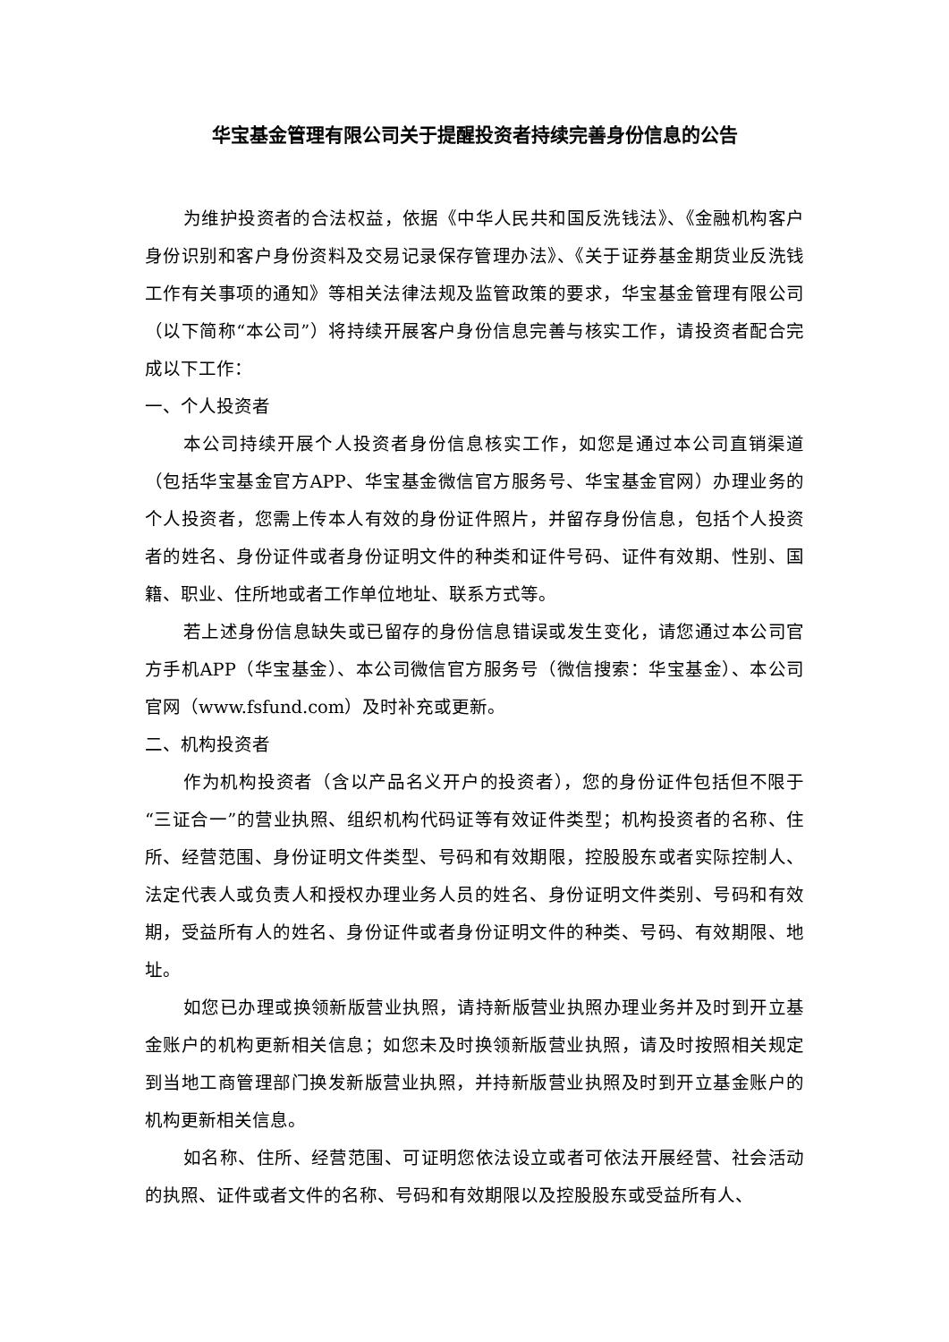华宝基金管理有限公司关于提醒投资者持续完善身份信息的公告
为维护投资者的合法权益，依据《中华人民共和国反洗钱法》、《金融机构客户身份识别和客户身份资料及交易记录保存管理办法》、《关于证券基金期货业反洗钱工作有关事项的通知》等相关法律法规及监管政策的要求，华宝基金管理有限公司（以下简称“本公司”）将持续开展客户身份信息完善与核实工作，请投资者配合完成以下工作：
一、个人投资者
本公司持续开展个人投资者身份信息核实工作，如您是通过本公司直销渠道（包括华宝基金官方APP、华宝基金微信官方服务号、华宝基金官网）办理业务的个人投资者，您需上传本人有效的身份证件照片，并留存身份信息，包括个人投资者的姓名、身份证件或者身份证明文件的种类和证件号码、证件有效期、性别、国籍、职业、住所地或者工作单位地址、联系方式等。
若上述身份信息缺失或已留存的身份信息错误或发生变化，请您通过本公司官方手机APP（华宝基金）、本公司微信官方服务号（微信搜索：华宝基金）、本公司官网（www.fsfund.com）及时补充或更新。
二、机构投资者
作为机构投资者（含以产品名义开户的投资者），您的身份证件包括但不限于“三证合一”的营业执照、组织机构代码证等有效证件类型；机构投资者的名称、住所、经营范围、身份证明文件类型、号码和有效期限，控股股东或者实际控制人、法定代表人或负责人和授权办理业务人员的姓名、身份证明文件类别、号码和有效期，受益所有人的姓名、身份证件或者身份证明文件的种类、号码、有效期限、地址。
如您已办理或换领新版营业执照，请持新版营业执照办理业务并及时到开立基金账户的机构更新相关信息；如您未及时换领新版营业执照，请及时按照相关规定到当地工商管理部门换发新版营业执照，并持新版营业执照及时到开立基金账户的机构更新相关信息。
如名称、住所、经营范围、可证明您依法设立或者可依法开展经营、社会活动的执照、证件或者文件的名称、号码和有效期限以及控股股东或受益所有人、